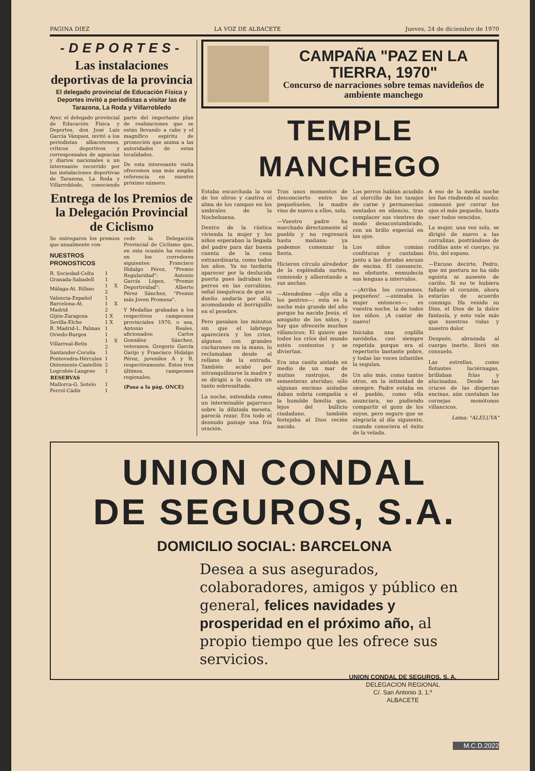PAGINA DIEZ LA VOZ DE ALBACETE Jueves, 24 de diciembre de 1970
-DEPORTES-
Las instalaciones deportivas de la provincia
El delegado provincial de Educación Física y Deportes invitó a periodistas a visitar las de Tarazona, La Roda y Villarrobledo
Ayer, el delegado provincial de Educación Física y Deportes, don José Luis García Vázquez, invitó a los periodistas albacetenses, críticos deportivos y corresponsales de agencias y diarios nacionales a un interesante recorrido por las instalaciones deportivas de Tarazona, La Roda y Villarrobledo, conociendo parte del importante plan de realizaciones que se están llevando a cabo y el magnífico espíritu de promoción que anima a las autoridades de estas localidades.
De esta interesante visita ofrecemos una más amplia referencia en nuestro próximo número.
Entrega de los Premios de la Delegación Provincial de Ciclismo
Se entregaron los premios que anualmente con-
NUESTROS PRONOSTICOS
| R. Sociedad-Celta | 1 |
| Granada-Sabadell | 1 |
| Málaga-At. Bilbao | 1 X 2 |
| Valencia-Español | 1 |
| Barcelona-At. Madrid | 1 X 2 |
| Gijón-Zaragoza | 1 X |
| Sevilla-Elche | 1 X |
| R. Madrid-L. Palmas | 1 |
| Oviedo-Burgos | 1 |
| Villarreal-Betis | 1 X 2 |
| Santander-Coruña | 1 |
| Pontevedra-Hércules | 1 |
| Onteniente-Castellón | 2 |
| Logroñés-Langreo | 1 |
| RESERVAS | |
| Mallorca-G. Sotelo | 1 |
| Ferrol-Cádiz | 1 |
cede la Delegación Provincial de Ciclismo que, en esta ocasión ha recaído en los corredores siguientes: Francisco Hidalgo Pérez, "Premio Regularidad"; Antonio García López, "Premio Deportividad"; Alberto Pérez Sánchez, "Premio más Joven Promesa".
Y Medallas grabadas a los respectivos campeones provinciales 1970, o sea, Antonio Reales, aficionados; Carlos González Sánchez, veteranos; Gregorio García Garijo y Francisco Hidalgo Pérez, juveniles A y B, respectivamente. Estos tres últimos, campeones regionales.
(Pasa a la pág. ONCE)
CAMPAÑA "PAZ EN LA TIERRA, 1970"
Concurso de narraciones sobre temas navideños de ambiente manchego
TEMPLE MANCHEGO
Estaba escarchada la voz de los olivos y cautiva el alma de los campos en los umbrales de la Nochebuena.
Dentro de la rústica vivienda la mujer y los niños esperaban la llegada del padre para dar buena cuenta de la cena extraordinaria, como todos los años. Ya no tardaría aparecer por la deslucida puerta pues ladraban los perros en las corralizas, señal inequívoca de que su dueño andaría por allá, acomodando el borriquillo en el pesebre.
Pero pasaban los minutos sin que el labriego apareciera y los críos, algunos con grandes cucharones en la mano, lo reclamaban desde el rellano de la entrada. También acabó por intranquilizarse la madre y se dirigió a la cuadra un tanto sobresaltada.
La noche, extendida como un interminable pajarraco sobre la dilatada meseta, parecía rezar. Era todo el desnudo paisaje una fría oración.
Tras unos momentos de desconcierto entre los pequeñuelos, la madre vino de nuevo a ellos, sola.
—Vuestro padre ha marchado directamente al pueblo y no regresará hasta mañana: ya podemos comenzar la fiesta.
Hicieron círculo alrededor de la espléndida sartén, comiendo y alborotando a sus anchas.
—Atendedme —dijo ella a los postres—; esta es la noche más grande del año porque ha nacido Jesús, el amiguito de los niños, y hay que ofrecerle muchos villancicos; El quiere que todos los críos del mundo estén contentos y se diviertan.
Era una casita aislada en medio de un mar de mutios rastrojos, de sementeras ateridas; sólo algunas encinas aisladas daban sobria compañía a la humilde familia que, lejos del bullicio ciudadano, también festejaba al Dios recién nacido.
Los perros habían acudido al olorcillo de los tasajos de carne y permanecían sentados en silencio, tras complacer sus vientres de modo desacostumbrado, con un brillo especial en los ojos.
Los niños comían confituras y cantaban junto a las doradas ascuas de encina. El cansancio, no obstante, enmudecía sus lenguas a intervalos.
—¡Arriba los corazones, pequeños! —animaba la mujer entonces—; es vuestra noche, la de todos los niños. ¡A cantar de nuevo!
Iniciaba una coplilla navideña, casi siempre repetida porque era el repertorio bastante pobre, y todas las voces infantiles la seguían.
Un año más, como tantos otros, en la intimidad de siempre. Padre estaba en el pueblo, como ella anunciara, no pudiendo compartir el gozo de los suyos, pero seguro que se alegraría al día siguiente, cuando conociera el éxito de la velada.
A eso de la media noche les fue rindiendo el sueño; comenzó por cerrar los ojos el más pequeño, hasta caer todos vencidos.
La mujer, una vez sola, se dirigió de nuevo a las corralizas, postrándose de rodillas ante el cuerpo, ya frío, del esposo.
—Excuso decirte, Pedro, que mi postura no ha sido egoísta ni ausente de cariño. Si no te hubiera fallado el corazón, ahora estarías de acuerdo conmigo. Ha venido su Dios, el Dios de la dulce fantasía, y esto vale más que nuestras vidas y nuestro dolor.
Después, abrazada al cuerpo inerte, lloró sin consuelo.
Las estrellas, como flotantes luciérnagas, brillaban frías y alucinadas. Desde las cruces de las dispersas encinas, aún cantaban las cornejas monótonos villancicos.
Lema: "ALELUYA"
UNION CONDAL
DE SEGUROS, S.A.
DOMICILIO SOCIAL: BARCELONA
Desea a sus asegurados, colaboradores, amigos y público en general, felices navidades y prosperidad en el próximo año, al propio tiempo que les ofrece sus servicios.
UNION CONDAL DE SEGUROS, S. A.
DELEGACION REGIONAL
C/. San Antonio 3, 1.º
ALBACETE
M.C.D.2022